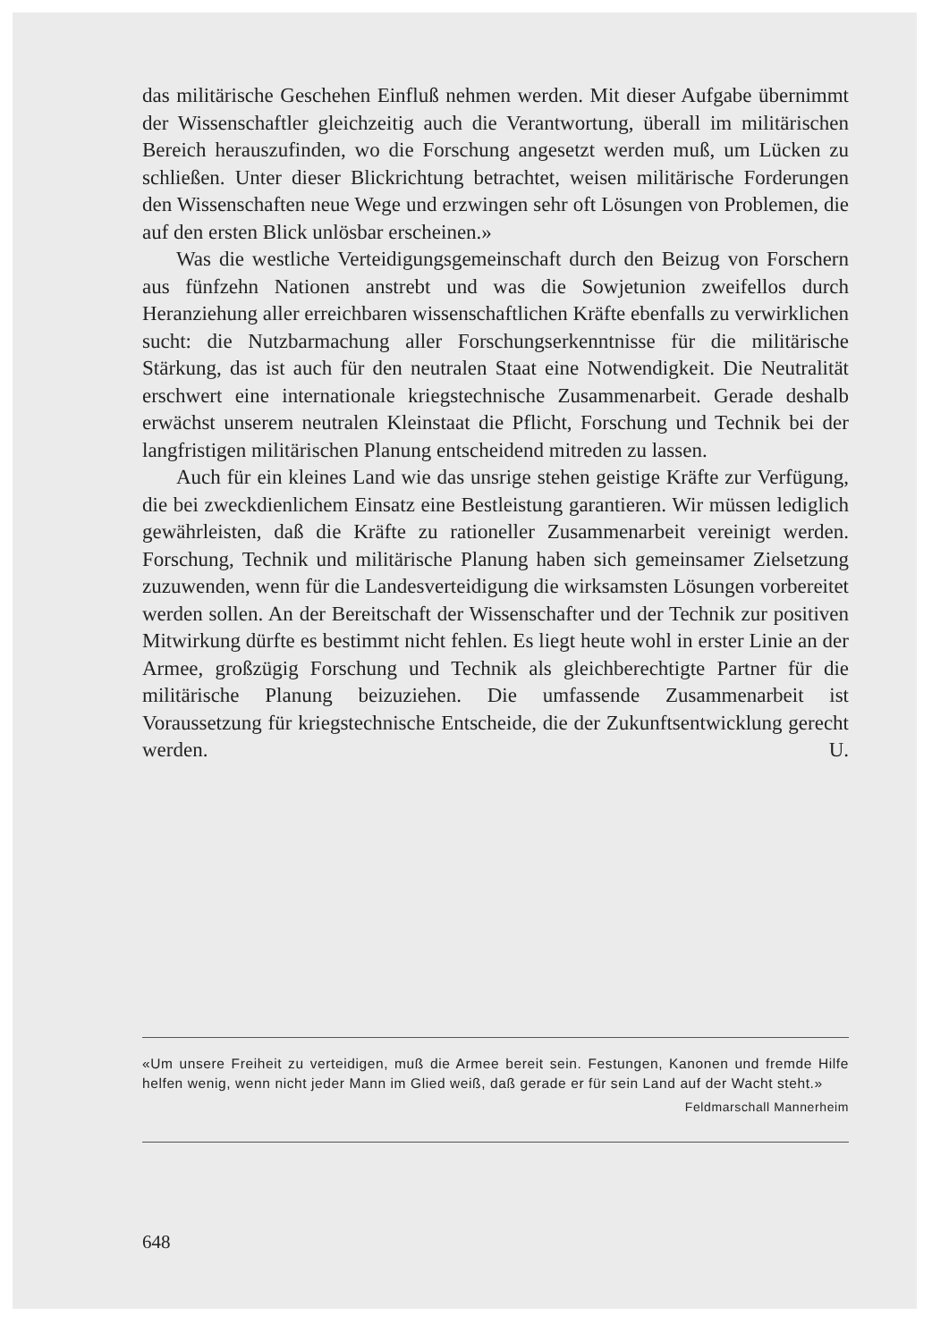das militärische Geschehen Einfluß nehmen werden. Mit dieser Aufgabe übernimmt der Wissenschaftler gleichzeitig auch die Verantwortung, überall im militärischen Bereich herauszufinden, wo die Forschung angesetzt werden muß, um Lücken zu schließen. Unter dieser Blickrichtung betrachtet, weisen militärische Forderungen den Wissenschaften neue Wege und erzwingen sehr oft Lösungen von Problemen, die auf den ersten Blick unlösbar erscheinen.»
Was die westliche Verteidigungsgemeinschaft durch den Beizug von Forschern aus fünfzehn Nationen anstrebt und was die Sowjetunion zweifellos durch Heranziehung aller erreichbaren wissenschaftlichen Kräfte ebenfalls zu verwirklichen sucht: die Nutzbarmachung aller Forschungserkenntnisse für die militärische Stärkung, das ist auch für den neutralen Staat eine Notwendigkeit. Die Neutralität erschwert eine internationale kriegstechnische Zusammenarbeit. Gerade deshalb erwächst unserem neutralen Kleinstaat die Pflicht, Forschung und Technik bei der langfristigen militärischen Planung entscheidend mitreden zu lassen.
Auch für ein kleines Land wie das unsrige stehen geistige Kräfte zur Verfügung, die bei zweckdienlichem Einsatz eine Bestleistung garantieren. Wir müssen lediglich gewährleisten, daß die Kräfte zu rationeller Zusammenarbeit vereinigt werden. Forschung, Technik und militärische Planung haben sich gemeinsamer Zielsetzung zuzuwenden, wenn für die Landesverteidigung die wirksamsten Lösungen vorbereitet werden sollen. An der Bereitschaft der Wissenschafter und der Technik zur positiven Mitwirkung dürfte es bestimmt nicht fehlen. Es liegt heute wohl in erster Linie an der Armee, großzügig Forschung und Technik als gleichberechtigte Partner für die militärische Planung beizuziehen. Die umfassende Zusammenarbeit ist Voraussetzung für kriegstechnische Entscheide, die der Zukunftsentwicklung gerecht werden. U.
«Um unsere Freiheit zu verteidigen, muß die Armee bereit sein. Festungen, Kanonen und fremde Hilfe helfen wenig, wenn nicht jeder Mann im Glied weiß, daß gerade er für sein Land auf der Wacht steht.»
Feldmarschall Mannerheim
648